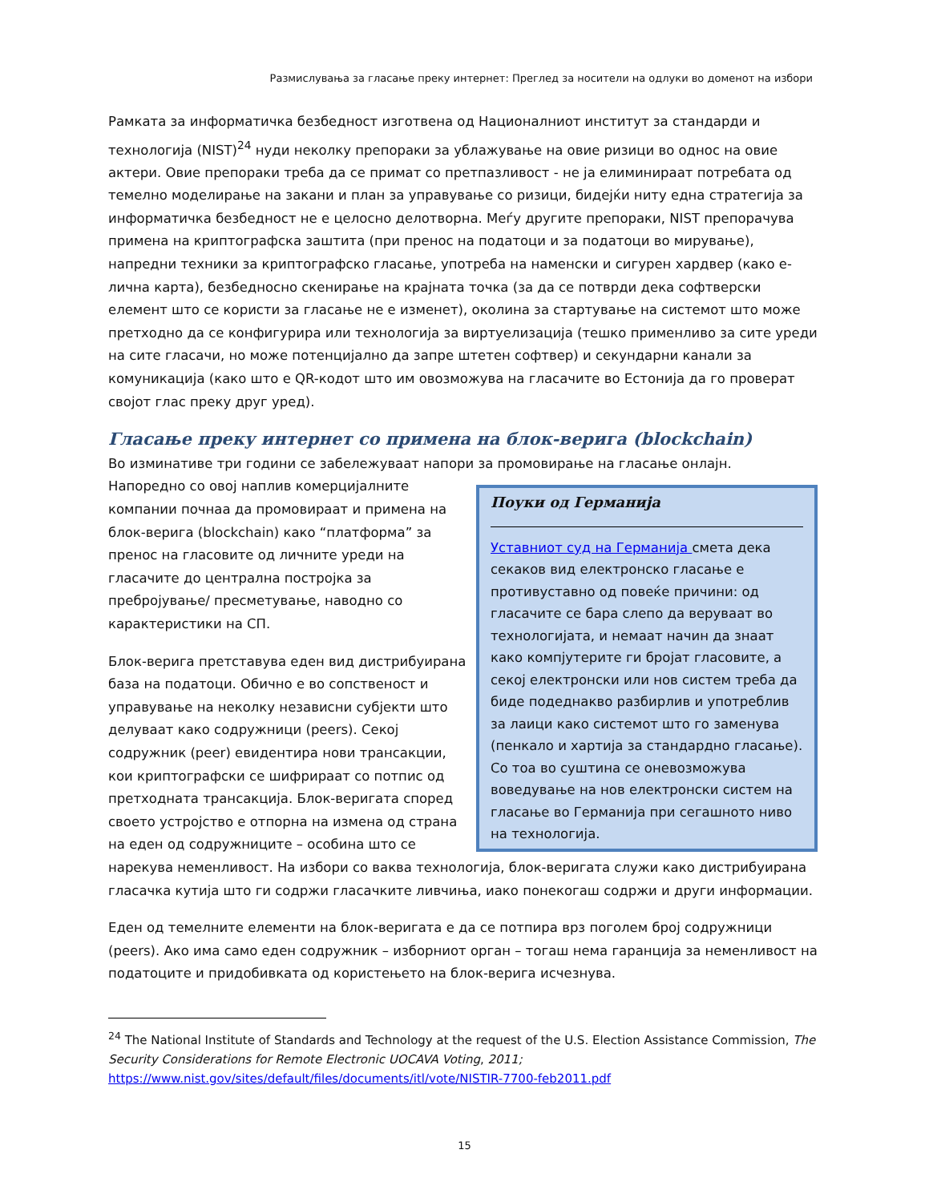Размислувања за гласање преку интернет: Преглед за носители на одлуки во доменот на избори
Рамката за информатичка безбедност изготвена од Националниот институт за стандарди и технологија (NIST)<sup>24</sup> нуди неколку препораки за ублажување на овие ризици во однос на овие актери. Овие препораки треба да се примат со претпазливост - не ја елиминираат потребата од темелно моделирање на закани и план за управување со ризици, бидејќи ниту една стратегија за информатичка безбедност не е целосно делотворна. Меѓу другите препораки, NIST препорачува примена на криптографска заштита (при пренос на податоци и за податоци во мирување), напредни техники за криптографско гласање, употреба на наменски и сигурен хардвер (како е-лична карта), безбедносно скенирање на крајната точка (за да се потврди дека софтверски елемент што се користи за гласање не е изменет), околина за стартување на системот што може претходно да се конфигурира или технологија за виртуелизација (тешко применливо за сите уреди на сите гласачи, но може потенцијално да запре штетен софтвер) и секундарни канали за комуникација (како што е QR-кодот што им овозможува на гласачите во Естонија да го проверат својот глас преку друг уред).
Гласање преку интернет со примена на блок-верига (blockchain)
Во изминативе три години се забележуваат напори за промовирање на гласање онлајн.
Поуки од Германија
Уставниот суд на Германија смета дека секаков вид електронско гласање е противуставно од повеќе причини: од гласачите се бара слепо да веруваат во технологијата, и немаат начин да знаат како компјутерите ги бројат гласовите, а секој електронски или нов систем треба да биде подеднакво разбирлив и употреблив за лаици како системот што го заменува (пенкало и хартија за стандардно гласање). Со тоа во суштина се оневозможува воведување на нов електронски систем на гласање во Германија при сегашното ниво на технологија.
Напоредно со овој наплив комерцијалните компании почнаа да промовираат и примена на блок-верига (blockchain) како “платформа” за пренос на гласовите од личните уреди на гласачите до централна постројка за пребројување/ пресметување, наводно со карактеристики на СП.
Блок-верига претставува еден вид дистрибуирана база на податоци. Обично е во сопственост и управување на неколку независни субјекти што делуваат како содружници (peers). Секој содружник (peer) евидентира нови трансакции, кои криптографски се шифрираат со потпис од претходната трансакција. Блок-веригата според своето устројство е отпорна на измена од страна на еден од содружниците – особина што се нарекува неменливост. На избори со ваква технологија, блок-веригата служи како дистрибуирана гласачка кутија што ги содржи гласачките ливчиња, иако понекогаш содржи и други информации.
Еден од темелните елементи на блок-веригата е да се потпира врз поголем број содружници (peers). Ако има само еден содружник – изборниот орган – тогаш нема гаранција за неменливост на податоците и придобивката од користењето на блок-верига исчезнува.
<sup>24</sup> The National Institute of Standards and Technology at the request of the U.S. Election Assistance Commission, The Security Considerations for Remote Electronic UOCAVA Voting, 2011;
https://www.nist.gov/sites/default/files/documents/itl/vote/NISTIR-7700-feb2011.pdf
15